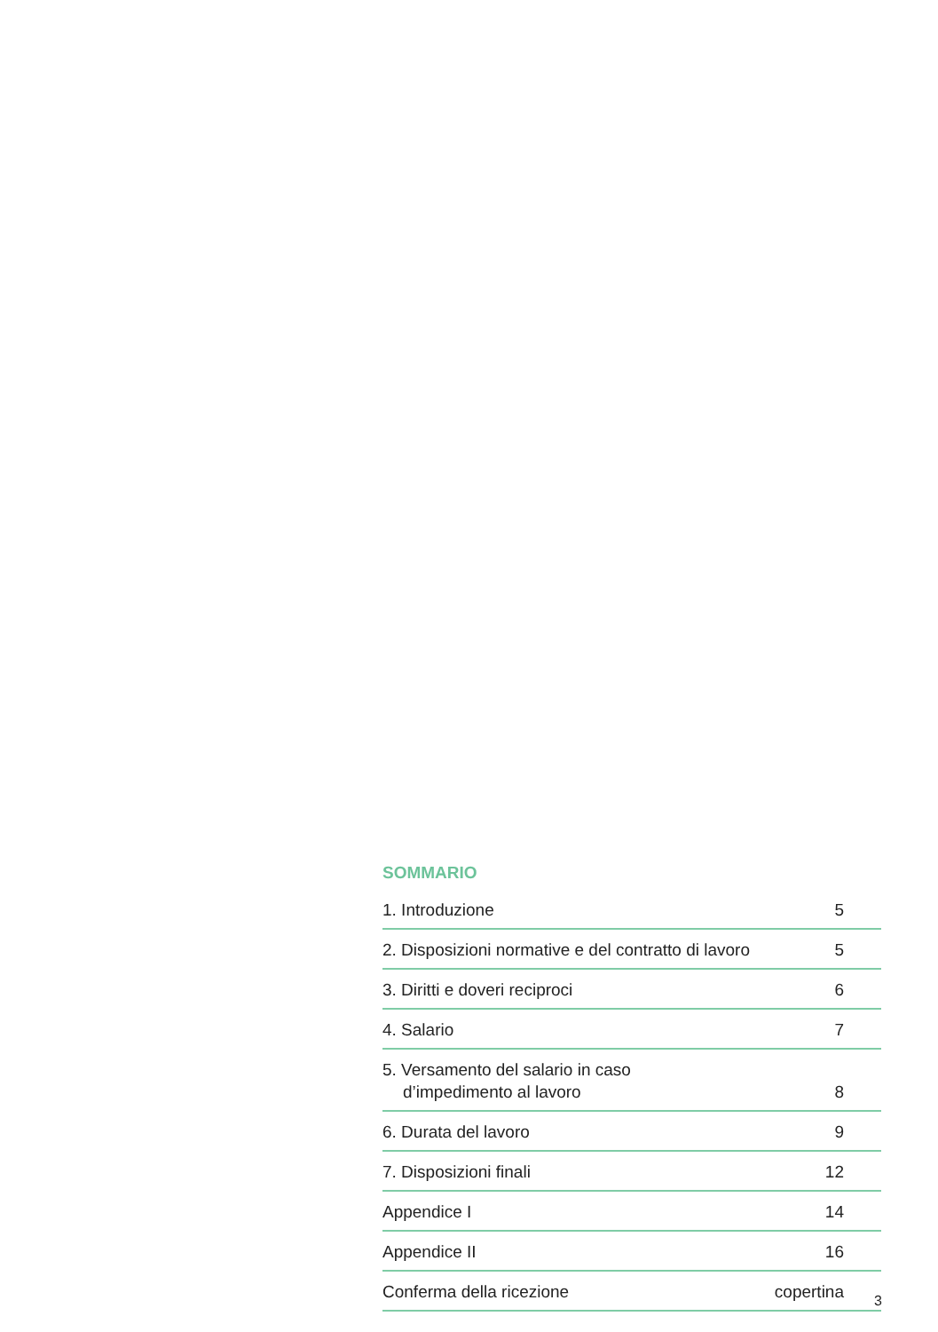SOMMARIO
| 1. Introduzione | 5 |
| 2. Disposizioni normative e del contratto di lavoro | 5 |
| 3. Diritti e doveri reciproci | 6 |
| 4. Salario | 7 |
| 5. Versamento del salario in caso d’impedimento al lavoro | 8 |
| 6. Durata del lavoro | 9 |
| 7. Disposizioni finali | 12 |
| Appendice I | 14 |
| Appendice II | 16 |
| Conferma della ricezione | copertina |
3